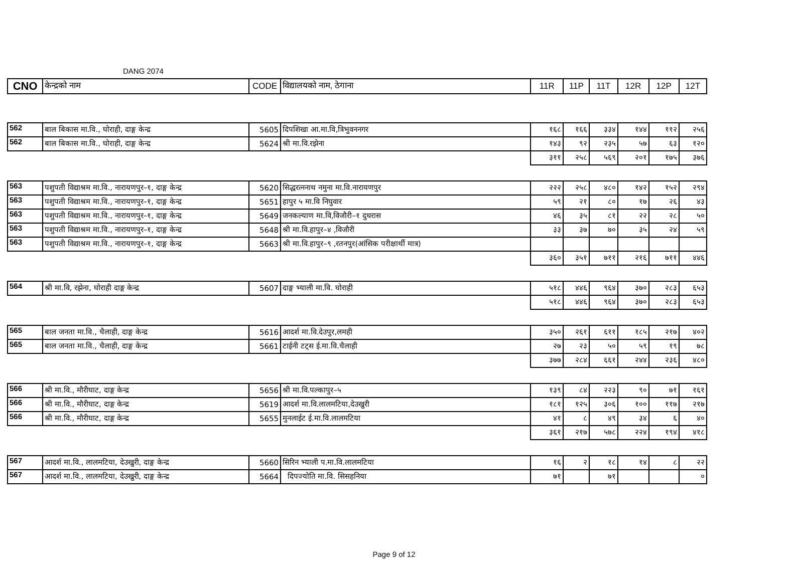DANG 2074
| CNO | केन्द्रको नाम | CODE | विद्यालयको नाम, ठेगाना | 11R | 11P | 11T | 12R | 12P | 12T |
| --- | --- | --- | --- | --- | --- | --- | --- | --- | --- |
| 562 | बाल बिकास मा.वि., घोराही, दाङ्ग केन्द्र | 5605 | दिपशिखा आ.मा.वि,त्रिभुवननगर | १६८ | १६६ | ३३४ | १४४ | ११२ | २५६ |
| 562 | बाल बिकास मा.वि., घोराही, दाङ्ग केन्द्र | 5624 | श्री मा.वि.रझेना | १४३ | ९२ | २३५ | ५७ | ६३ | १२० |
| | | | | ३११ | २५८ | ५६९ | २०१ | १७५ | ३७६ |
| 563 | पशुपती विद्याश्रम मा.वि., नारायणपुर–१, दाङ्ग केन्द्र | 5620 | सिद्धरत्ननाथ नमुना मा.वि.नारायणपुर | २२२ | २५८ | ४८० | १४२ | १५२ | २९४ |
| 563 | पशुपती विद्याश्रम मा.वि., नारायणपुर–१, दाङ्ग केन्द्र | 5651 | हापुर ५ मा.वि निघुवार | ५९ | २१ | ८० | १७ | २६ | ४३ |
| 563 | पशुपती विद्याश्रम मा.वि., नारायणपुर–१, दाङ्ग केन्द्र | 5649 | जनकल्याण मा.वि,विजौरी–१ दुधरास | ४६ | ३५ | ८१ | २२ | २८ | ५० |
| 563 | पशुपती विद्याश्रम मा.वि., नारायणपुर–१, दाङ्ग केन्द्र | 5648 | श्री मा.वि.हापुर–४ ,विजौरी | ३३ | ३७ | ७० | ३५ | २४ | ५९ |
| 563 | पशुपती विद्याश्रम मा.वि., नारायणपुर–१, दाङ्ग केन्द्र | 5663 | श्री मा.वि.हापुर–९ ,रतनपुर(आंसिक परीक्षार्थी मात्र) | | | | | | |
| | | | | ३६० | ३५१ | ७११ | २१६ | ७११ | ४४६ |
| 564 | श्री मा.वि, रझेना, घोराही दाङ्ग केन्द्र | 5607 | दाङ्ग भ्याली मा.वि. घोराही | ५१८ | ४४६ | ९६४ | ३७० | २८३ | ६५३ |
| | | | | ५१८ | ४४६ | ९६४ | ३७० | २८३ | ६५३ |
| 565 | बाल जनता मा.वि., चैलाही, दाङ्ग केन्द्र | 5616 | आदर्श मा.वि.देउपुर,लमही | ३५० | २६१ | ६११ | १८५ | २१७ | ४०२ |
| 565 | बाल जनता मा.वि., चैलाही, दाङ्ग केन्द्र | 5661 | टाईनी टट्स ई.मा.वि.चैलाही | २७ | २३ | ५० | ५९ | १९ | ७८ |
| | | | | ३७७ | २८४ | ६६१ | २४४ | २३६ | ४८० |
| 566 | श्री मा.वि., मौरीघाट, दाङ्ग केन्द्र | 5656 | श्री मा.वि.पल्कापुर–५ | १३९ | ८४ | २२३ | ९० | ७१ | १६१ |
| 566 | श्री मा.वि., मौरीघाट, दाङ्ग केन्द्र | 5619 | आदर्श मा.वि.लालमटिया,देउखुरी | १८१ | १२५ | ३०६ | १०० | ११७ | २१७ |
| 566 | श्री मा.वि., मौरीघाट, दाङ्ग केन्द्र | 5655 | मुनलाईट ई.मा.वि.लालमटिया | ४१ | ८ | ४९ | ३४ | ६ | ४० |
| | | | | ३६१ | २१७ | ५७८ | २२४ | १९४ | ४१८ |
| 567 | आदर्श मा.वि., लालमटिया, देउखुरी, दाङ्ग केन्द्र | 5660 | सिरिन भ्याली प.मा.वि.लालमटिया | १६ | २ | १८ | १४ | ८ | २२ |
| 567 | आदर्श मा.वि., लालमटिया, देउखुरी, दाङ्ग केन्द्र | 5664 | दिपज्योति मा.वि. सिसहनिया | ७१ | | ७१ | | | ० |
Page 9 of 12